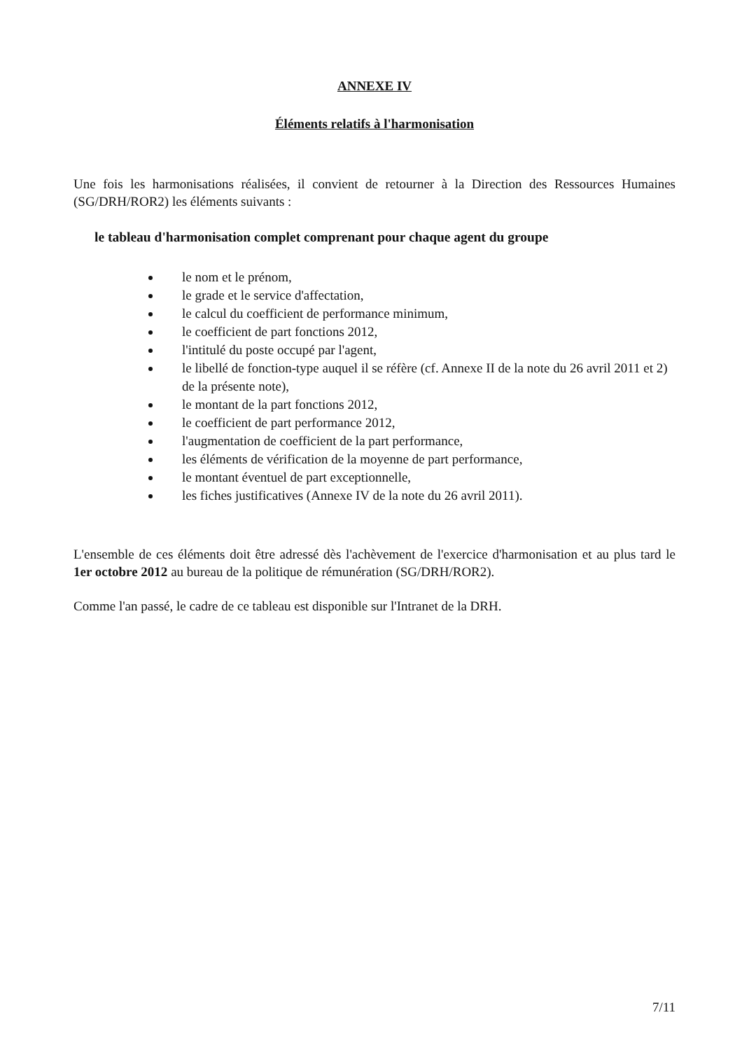ANNEXE IV
Éléments relatifs à l'harmonisation
Une fois les harmonisations réalisées, il convient de retourner à la Direction des Ressources Humaines (SG/DRH/ROR2) les éléments suivants :
le tableau d'harmonisation complet comprenant pour chaque agent du groupe
le nom et le prénom,
le grade et le service d'affectation,
le calcul du coefficient de performance minimum,
le coefficient de part fonctions 2012,
l'intitulé du poste occupé par l'agent,
le libellé de fonction-type auquel il se réfère (cf. Annexe II de la note du 26 avril 2011 et 2) de la présente note),
le montant de la part fonctions 2012,
le coefficient de part performance 2012,
l'augmentation de coefficient de la part performance,
les éléments de vérification de la moyenne de part performance,
le montant éventuel de part exceptionnelle,
les fiches justificatives (Annexe IV de la note du 26 avril 2011).
L'ensemble de ces éléments doit être adressé dès l'achèvement de l'exercice d'harmonisation et au plus tard le 1er octobre 2012 au bureau de la politique de rémunération (SG/DRH/ROR2).
Comme l'an passé, le cadre de ce tableau est disponible sur l'Intranet de la DRH.
7/11